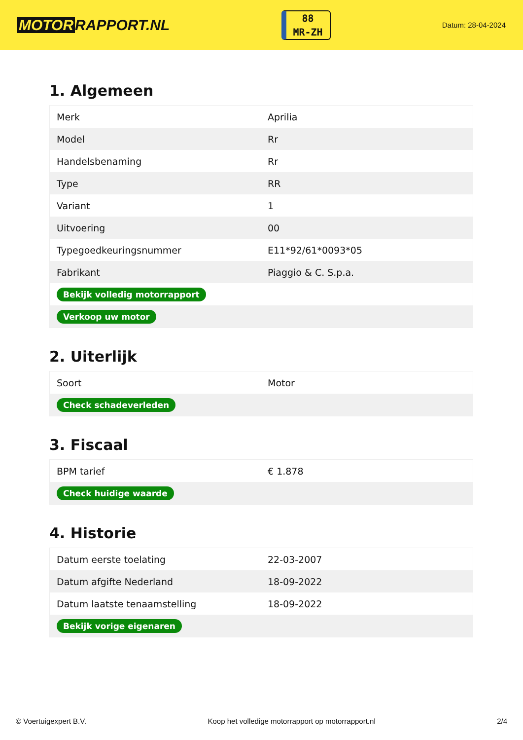MOTOR RAPPORT.NL
88
MR-ZH
Datum: 28-04-2024
1. Algemeen
| Merk | Aprilia |
| Model | Rr |
| Handelsbenaming | Rr |
| Type | RR |
| Variant | 1 |
| Uitvoering | 00 |
| Typegoedkeuringsnummer | E11*92/61*0093*05 |
| Fabrikant | Piaggio & C. S.p.a. |
| Bekijk volledig motorrapport | |
| Verkoop uw motor | |
2. Uiterlijk
| Soort | Motor |
| Check schadeverleden | |
3. Fiscaal
| BPM tarief | € 1.878 |
| Check huidige waarde | |
4. Historie
| Datum eerste toelating | 22-03-2007 |
| Datum afgifte Nederland | 18-09-2022 |
| Datum laatste tenaamstelling | 18-09-2022 |
| Bekijk vorige eigenaren | |
© Voertuigexpert B.V. Koop het volledige motorrapport op motorrapport.nl 2/4